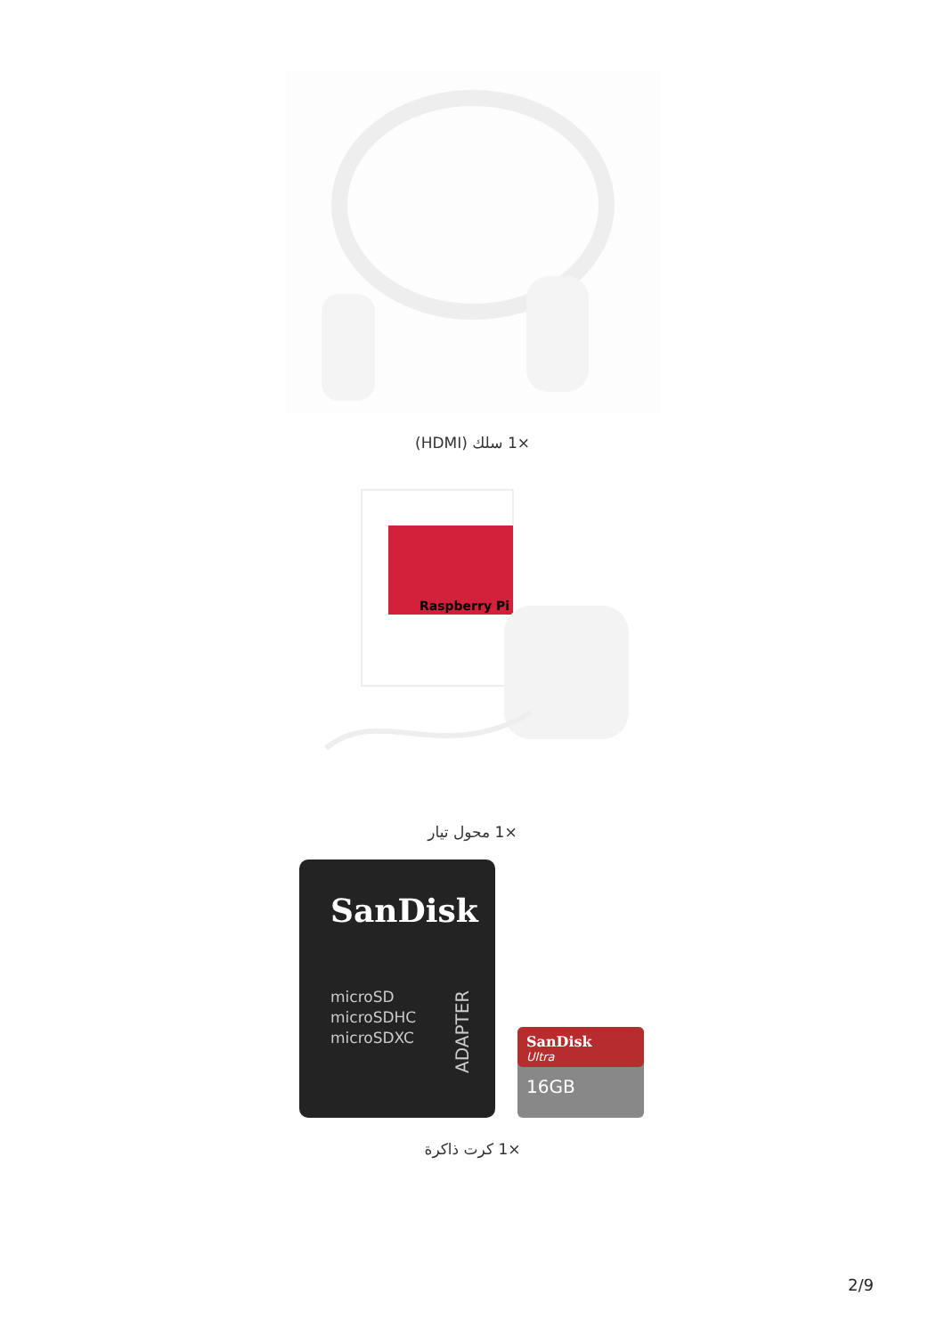×1 سلك (HDMI)
Raspberry Pi
×1 محول تيار
SanDisk
microSD
microSDHC
microSDXC
ADAPTER
SanDisk
Ultra
16GB
×1 كرت ذاكرة
2/9